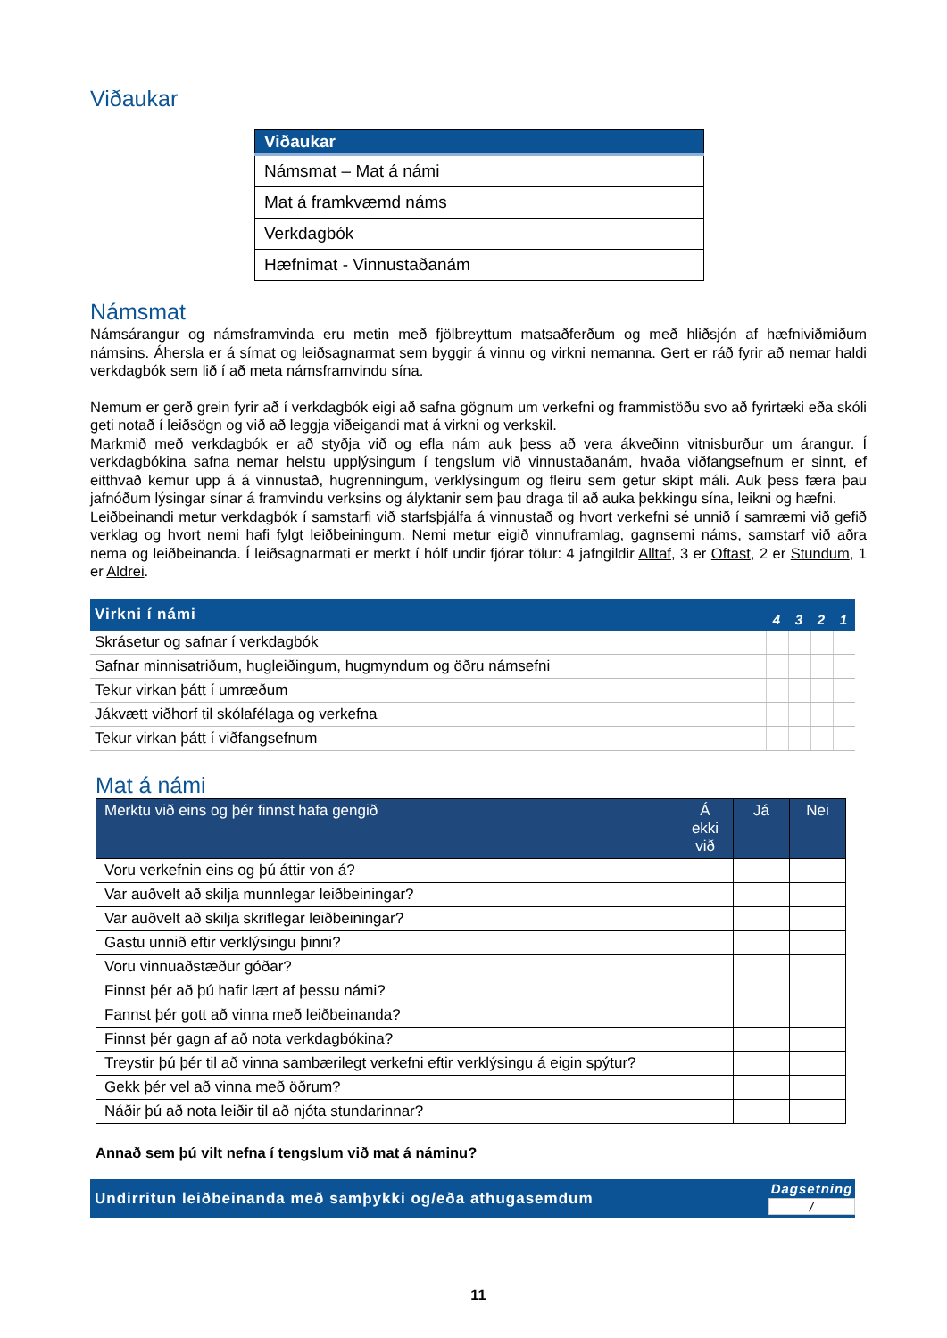Viðaukar
| Viðaukar |
| Námsmat – Mat á námi |
| Mat á framkvæmd náms |
| Verkdagbók |
| Hæfnimat - Vinnustaðanám |
Námsmat
Námsárangur og námsframvinda eru metin með fjölbreyttum matsaðferðum og með hliðsjón af hæfniviðmiðum námsins. Áhersla er á símat og leiðsagnarmat sem byggir á vinnu og virkni nemanna. Gert er ráð fyrir að nemar haldi verkdagbók sem lið í að meta námsframvindu sína.
Nemum er gerð grein fyrir að í verkdagbók eigi að safna gögnum um verkefni og frammistöðu svo að fyrirtæki eða skóli geti notað í leiðsögn og við að leggja viðeigandi mat á virkni og verkskil.
Markmið með verkdagbók er að styðja við og efla nám auk þess að vera ákveðinn vitnisburður um árangur. Í verkdagbókina safna nemar helstu upplýsingum í tengslum við vinnustaðanám, hvaða viðfangsefnum er sinnt, ef eitthvað kemur upp á á vinnustað, hugrenningum, verklýsingum og fleiru sem getur skipt máli. Auk þess færa þau jafnóðum lýsingar sínar á framvindu verksins og ályktanir sem þau draga til að auka þekkingu sína, leikni og hæfni.
Leiðbeinandi metur verkdagbók í samstarfi við starfsþjálfa á vinnustað og hvort verkefni sé unnið í samræmi við gefið verklag og hvort nemi hafi fylgt leiðbeiningum. Nemi metur eigið vinnuframlag, gagnsemi náms, samstarf við aðra nema og leiðbeinanda. Í leiðsagnarmati er merkt í hólf undir fjórar tölur: 4 jafngildir Alltaf, 3 er Oftast, 2 er Stundum, 1 er Aldrei.
| Virkni í námi | 4 | 3 | 2 | 1 |
| --- | --- | --- | --- | --- |
| Skrásetur og safnar í verkdagbók | | | | |
| Safnar minnisatriðum, hugleiðingum, hugmyndum og öðru námsefni | | | | |
| Tekur virkan þátt í umræðum | | | | |
| Jákvætt viðhorf til skólafélaga og verkefna | | | | |
| Tekur virkan þátt í viðfangsefnum | | | | |
Mat á námi
| Merktu við eins og þér finnst hafa gengið | Á ekki við | Já | Nei |
| --- | --- | --- | --- |
| Voru verkefnin eins og þú áttir von á? | | | |
| Var auðvelt að skilja munnlegar leiðbeiningar? | | | |
| Var auðvelt að skilja skriflegar leiðbeiningar? | | | |
| Gastu unnið eftir verklýsingu þinni? | | | |
| Voru vinnuaðstæður góðar? | | | |
| Finnst þér að þú hafir lært af þessu námi? | | | |
| Fannst þér gott að vinna með leiðbeinanda? | | | |
| Finnst þér gagn af að nota verkdagbókina? | | | |
| Treystir þú þér til að vinna sambærilegt verkefni eftir verklýsingu á eigin spýtur? | | | |
| Gekk þér vel að vinna með öðrum? | | | |
| Náðir þú að nota leiðir til að njóta stundarinnar? | | | |
Annað sem þú vilt nefna í tengslum við mat á náminu?
Undirritun leiðbeinanda með samþykki og/eða athugasemdum
Dagsetning
/
11